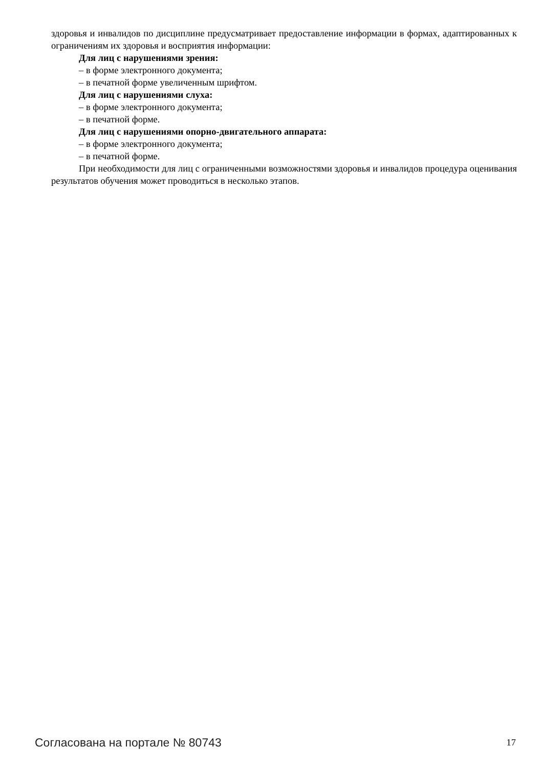здоровья и инвалидов по дисциплине предусматривает предоставление информации в формах, адаптированных к ограничениям их здоровья и восприятия информации:
Для лиц с нарушениями зрения:
– в форме электронного документа;
– в печатной форме увеличенным шрифтом.
Для лиц с нарушениями слуха:
– в форме электронного документа;
– в печатной форме.
Для лиц с нарушениями опорно-двигательного аппарата:
– в форме электронного документа;
– в печатной форме.
При необходимости для лиц с ограниченными возможностями здоровья и инвалидов процедура оценивания результатов обучения может проводиться в несколько этапов.
Согласована на портале № 80743 17